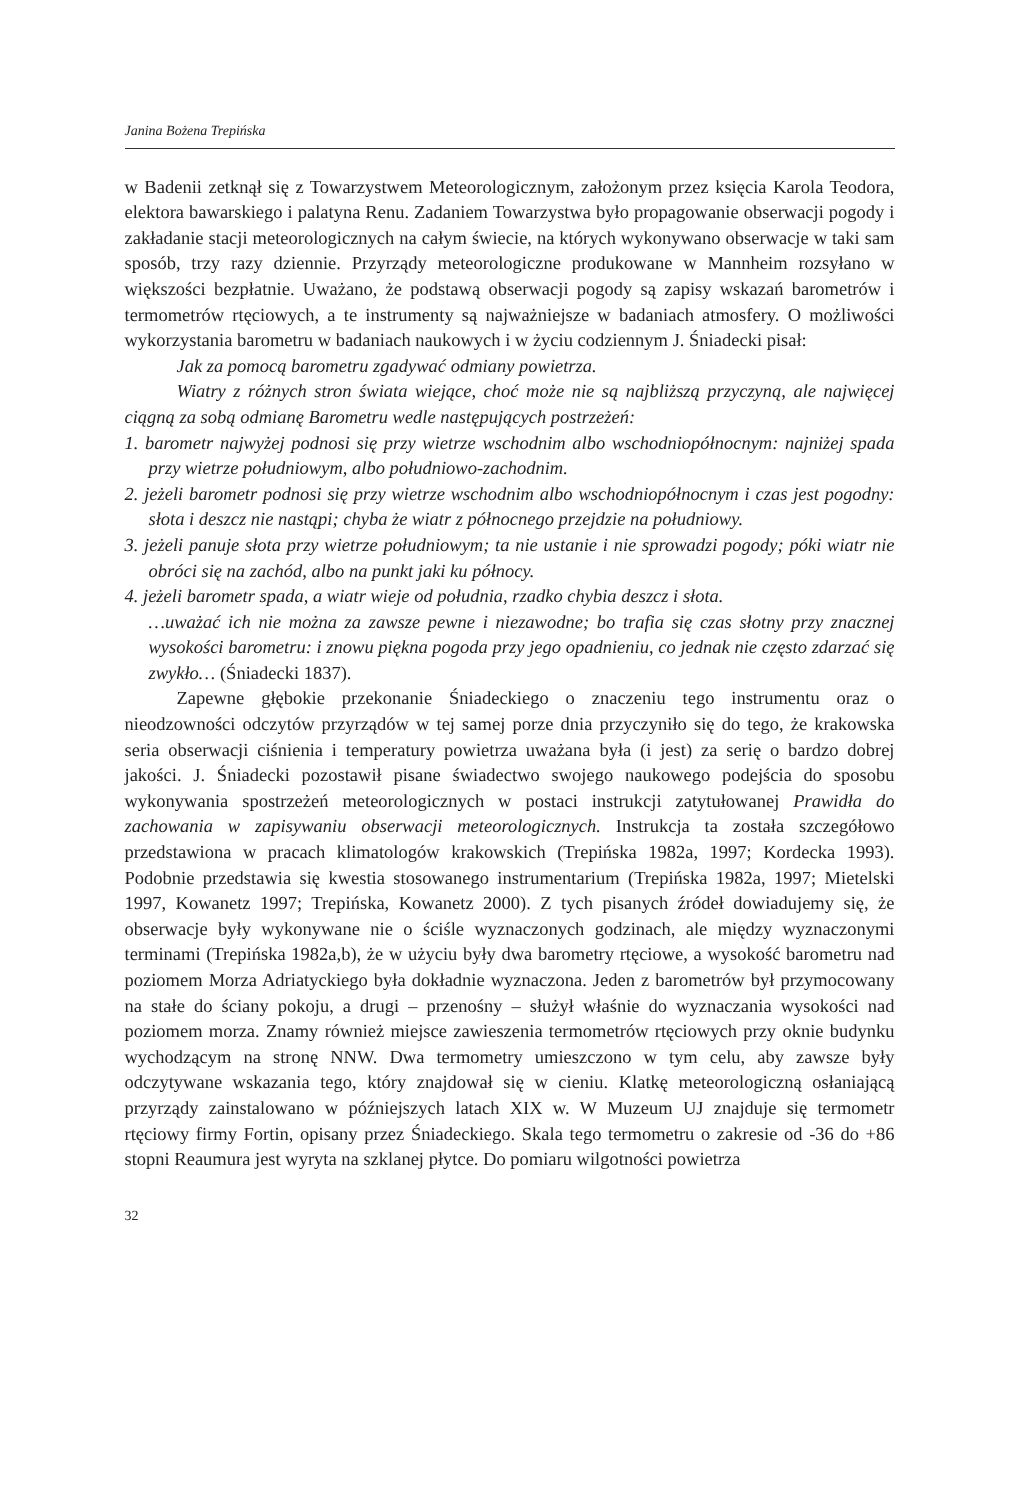Janina Bożena Trepińska
w Badenii zetknął się z Towarzystwem Meteorologicznym, założonym przez księcia Karola Teodora, elektora bawarskiego i palatyna Renu. Zadaniem Towarzystwa było propagowanie obserwacji pogody i zakładanie stacji meteorologicznych na całym świecie, na których wykonywano obserwacje w taki sam sposób, trzy razy dziennie. Przyrządy meteorologiczne produkowane w Mannheim rozsyłano w większości bezpłatnie. Uważano, że podstawą obserwacji pogody są zapisy wskazań barometrów i termometrów rtęciowych, a te instrumenty są najważniejsze w badaniach atmosfery. O możliwości wykorzystania barometru w badaniach naukowych i w życiu codziennym J. Śniadecki pisał:
Jak za pomocą barometru zgadywać odmiany powietrza.
Wiatry z różnych stron świata wiejące, choć może nie są najbliższą przyczyną, ale najwięcej ciągną za sobą odmianę Barometru wedle następujących postrzeżeń:
1. barometr najwyżej podnosi się przy wietrze wschodnim albo wschodniopółnocnym: najniżej spada przy wietrze południowym, albo południowo-zachodnim.
2. jeżeli barometr podnosi się przy wietrze wschodnim albo wschodniopółnocnym i czas jest pogodny: słota i deszcz nie nastąpi; chyba że wiatr z północnego przejdzie na południowy.
3. jeżeli panuje słota przy wietrze południowym; ta nie ustanie i nie sprowadzi pogody; póki wiatr nie obróci się na zachód, albo na punkt jaki ku północy.
4. jeżeli barometr spada, a wiatr wieje od południa, rzadko chybia deszcz i słota.
…uważać ich nie można za zawsze pewne i niezawodne; bo trafia się czas słotny przy znacznej wysokości barometru: i znowu piękna pogoda przy jego opadnieniu, co jednak nie często zdarzać się zwykło… (Śniadecki 1837).
Zapewne głębokie przekonanie Śniadeckiego o znaczeniu tego instrumentu oraz o nieodzowności odczytów przyrządów w tej samej porze dnia przyczyniło się do tego, że krakowska seria obserwacji ciśnienia i temperatury powietrza uważana była (i jest) za serię o bardzo dobrej jakości. J. Śniadecki pozostawił pisane świadectwo swojego naukowego podejścia do sposobu wykonywania spostrzeżeń meteorologicznych w postaci instrukcji zatytułowanej Prawidła do zachowania w zapisywaniu obserwacji meteorologicznych. Instrukcja ta została szczegółowo przedstawiona w pracach klimatologów krakowskich (Trepińska 1982a, 1997; Kordecka 1993). Podobnie przedstawia się kwestia stosowanego instrumentarium (Trepińska 1982a, 1997; Mietelski 1997, Kowanetz 1997; Trepińska, Kowanetz 2000). Z tych pisanych źródeł dowiadujemy się, że obserwacje były wykonywane nie o ściśle wyznaczonych godzinach, ale między wyznaczonymi terminami (Trepińska 1982a,b), że w użyciu były dwa barometry rtęciowe, a wysokość barometru nad poziomem Morza Adriatyckiego była dokładnie wyznaczona. Jeden z barometrów był przymocowany na stałe do ściany pokoju, a drugi – przenośny – służył właśnie do wyznaczania wysokości nad poziomem morza. Znamy również miejsce zawieszenia termometrów rtęciowych przy oknie budynku wychodzącym na stronę NNW. Dwa termometry umieszczono w tym celu, aby zawsze były odczytywane wskazania tego, który znajdował się w cieniu. Klatkę meteorologiczną osłaniającą przyrządy zainstalowano w późniejszych latach XIX w. W Muzeum UJ znajduje się termometr rtęciowy firmy Fortin, opisany przez Śniadeckiego. Skala tego termometru o zakresie od -36 do +86 stopni Reaumura jest wyryta na szklanej płytce. Do pomiaru wilgotności powietrza
32